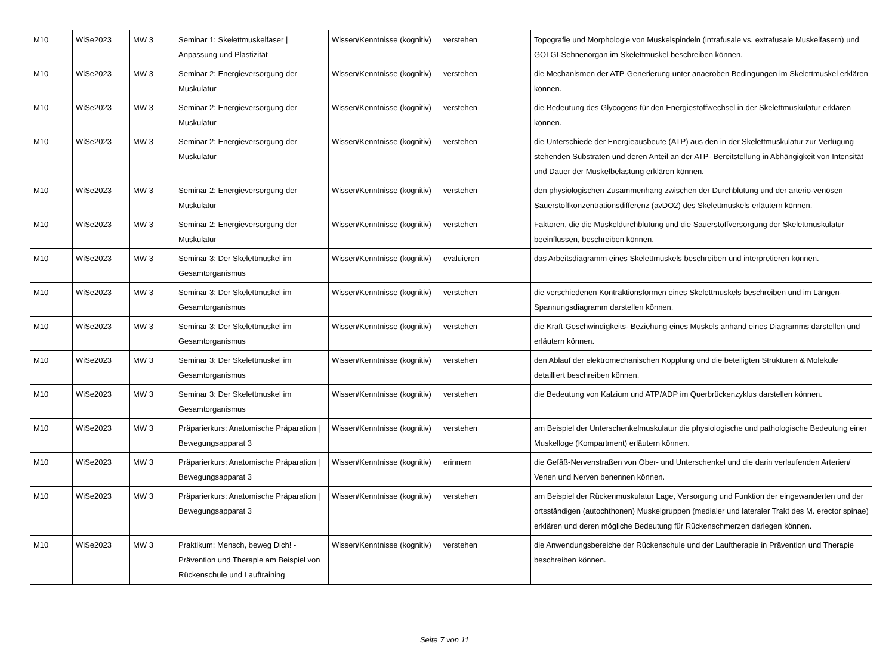| M10 | WiSe2023 | MW 3 | Seminar 1: Skelettmuskelfaser / Anpassung und Plastizität | Wissen/Kenntnisse (kognitiv) | verstehen | Topografie und Morphologie von Muskelspindeln (intrafusale vs. extrafusale Muskelfasern) und GOLGI-Sehnenorgan im Skelettmuskel beschreiben können. |
| M10 | WiSe2023 | MW 3 | Seminar 2: Energieversorgung der Muskulatur | Wissen/Kenntnisse (kognitiv) | verstehen | die Mechanismen der ATP-Generierung unter anaeroben Bedingungen im Skelettmuskel erklären können. |
| M10 | WiSe2023 | MW 3 | Seminar 2: Energieversorgung der Muskulatur | Wissen/Kenntnisse (kognitiv) | verstehen | die Bedeutung des Glycogens für den Energiestoffwechsel in der Skelettmuskulatur erklären können. |
| M10 | WiSe2023 | MW 3 | Seminar 2: Energieversorgung der Muskulatur | Wissen/Kenntnisse (kognitiv) | verstehen | die Unterschiede der Energieausbeute (ATP) aus den in der Skelettmuskulatur zur Verfügung stehenden Substraten und deren Anteil an der ATP- Bereitstellung in Abhängigkeit von Intensität und Dauer der Muskelbelastung erklären können. |
| M10 | WiSe2023 | MW 3 | Seminar 2: Energieversorgung der Muskulatur | Wissen/Kenntnisse (kognitiv) | verstehen | den physiologischen Zusammenhang zwischen der Durchblutung und der arterio-venösen Sauerstoffkonzentrationsdifferenz (avDO2) des Skelettmuskels erläutern können. |
| M10 | WiSe2023 | MW 3 | Seminar 2: Energieversorgung der Muskulatur | Wissen/Kenntnisse (kognitiv) | verstehen | Faktoren, die die Muskeldurchblutung und die Sauerstoffversorgung der Skelettmuskulatur beeinflussen, beschreiben können. |
| M10 | WiSe2023 | MW 3 | Seminar 3: Der Skelettmuskel im Gesamtorganismus | Wissen/Kenntnisse (kognitiv) | evaluieren | das Arbeitsdiagramm eines Skelettmuskels beschreiben und interpretieren können. |
| M10 | WiSe2023 | MW 3 | Seminar 3: Der Skelettmuskel im Gesamtorganismus | Wissen/Kenntnisse (kognitiv) | verstehen | die verschiedenen Kontraktionsformen eines Skelettmuskels beschreiben und im Längen-Spannungsdiagramm darstellen können. |
| M10 | WiSe2023 | MW 3 | Seminar 3: Der Skelettmuskel im Gesamtorganismus | Wissen/Kenntnisse (kognitiv) | verstehen | die Kraft-Geschwindigkeits- Beziehung eines Muskels anhand eines Diagramms darstellen und erläutern können. |
| M10 | WiSe2023 | MW 3 | Seminar 3: Der Skelettmuskel im Gesamtorganismus | Wissen/Kenntnisse (kognitiv) | verstehen | den Ablauf der elektromechanischen Kopplung und die beteiligten Strukturen & Moleküle detailliert beschreiben können. |
| M10 | WiSe2023 | MW 3 | Seminar 3: Der Skelettmuskel im Gesamtorganismus | Wissen/Kenntnisse (kognitiv) | verstehen | die Bedeutung von Kalzium und ATP/ADP im Querbrückenzyklus darstellen können. |
| M10 | WiSe2023 | MW 3 | Präparierkurs: Anatomische Präparation / Bewegungsapparat 3 | Wissen/Kenntnisse (kognitiv) | verstehen | am Beispiel der Unterschenkelmuskulatur die physiologische und pathologische Bedeutung einer Muskelloge (Kompartment) erläutern können. |
| M10 | WiSe2023 | MW 3 | Präparierkurs: Anatomische Präparation / Bewegungsapparat 3 | Wissen/Kenntnisse (kognitiv) | erinnern | die Gefäß-Nervenstraßen von Ober- und Unterschenkel und die darin verlaufenden Arterien/ Venen und Nerven benennen können. |
| M10 | WiSe2023 | MW 3 | Präparierkurs: Anatomische Präparation / Bewegungsapparat 3 | Wissen/Kenntnisse (kognitiv) | verstehen | am Beispiel der Rückenmuskulatur Lage, Versorgung und Funktion der eingewanderten und der ortsständigen (autochthonen) Muskelgruppen (medialer und lateraler Trakt des M. erector spinae) erklären und deren mögliche Bedeutung für Rückenschmerzen darlegen können. |
| M10 | WiSe2023 | MW 3 | Praktikum: Mensch, beweg Dich! - Prävention und Therapie am Beispiel von Rückenschule und Lauftraining | Wissen/Kenntnisse (kognitiv) | verstehen | die Anwendungsbereiche der Rückenschule und der Lauftherapie in Prävention und Therapie beschreiben können. |
Seite 7 von 11